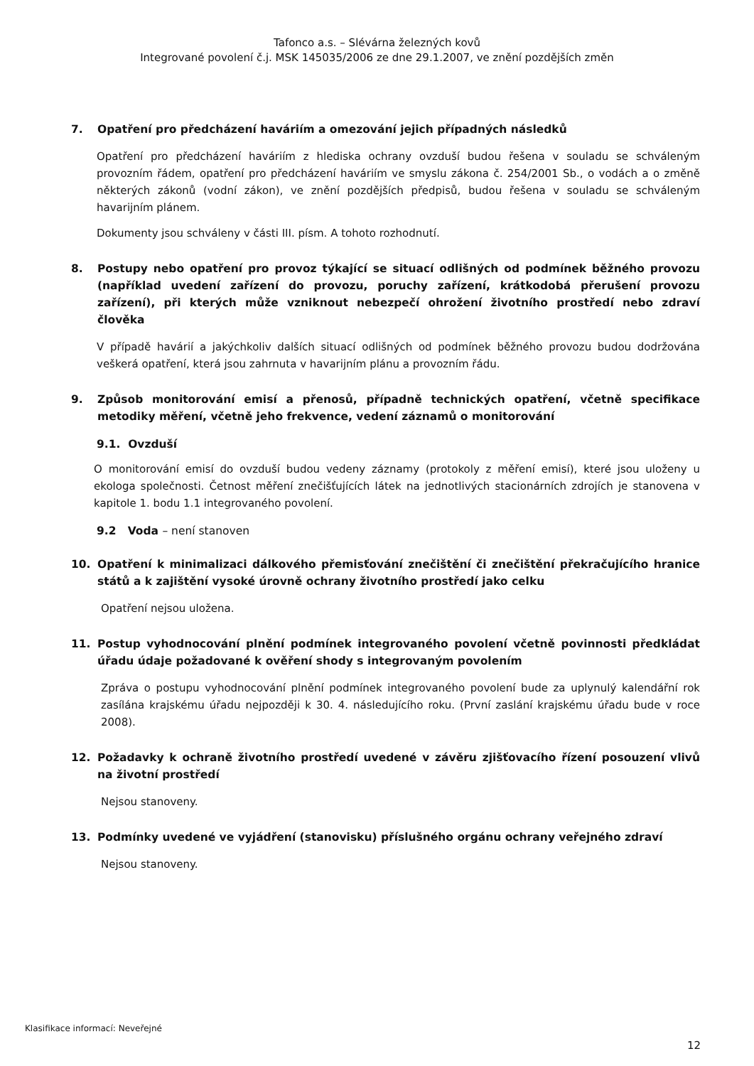Tafonco a.s. – Slévárna železných kovů
Integrované povolení č.j. MSK 145035/2006 ze dne 29.1.2007, ve znění pozdějších změn
7. Opatření pro předcházení haváriím a omezování jejich případných následků
Opatření pro předcházení haváriím z hlediska ochrany ovzduší budou řešena v souladu se schváleným provozním řádem, opatření pro předcházení haváriím ve smyslu zákona č. 254/2001 Sb., o vodách a o změně některých zákonů (vodní zákon), ve znění pozdějších předpisů, budou řešena v souladu se schváleným havarijním plánem.
Dokumenty jsou schváleny v části III. písm. A tohoto rozhodnutí.
8. Postupy nebo opatření pro provoz týkající se situací odlišných od podmínek běžného provozu (například uvedení zařízení do provozu, poruchy zařízení, krátkodobá přerušení provozu zařízení), při kterých může vzniknout nebezpečí ohrožení životního prostředí nebo zdraví člověka
V případě havárií a jakýchkoliv dalších situací odlišných od podmínek běžného provozu budou dodržována veškerá opatření, která jsou zahrnuta v havarijním plánu a provozním řádu.
9. Způsob monitorování emisí a přenosů, případně technických opatření, včetně specifikace metodiky měření, včetně jeho frekvence, vedení záznamů o monitorování
9.1. Ovzduší
O monitorování emisí do ovzduší budou vedeny záznamy (protokoly z měření emisí), které jsou uloženy u ekologa společnosti. Četnost měření znečišťujících látek na jednotlivých stacionárních zdrojích je stanovena v kapitole 1. bodu 1.1 integrovaného povolení.
9.2 Voda – není stanoven
10. Opatření k minimalizaci dálkového přemisťování znečištění či znečištění překračujícího hranice států a k zajištění vysoké úrovně ochrany životního prostředí jako celku
Opatření nejsou uložena.
11. Postup vyhodnocování plnění podmínek integrovaného povolení včetně povinnosti předkládat úřadu údaje požadované k ověření shody s integrovaným povolením
Zpráva o postupu vyhodnocování plnění podmínek integrovaného povolení bude za uplynulý kalendářní rok zasílána krajskému úřadu nejpozději k 30. 4. následujícího roku. (První zaslání krajskému úřadu bude v roce 2008).
12. Požadavky k ochraně životního prostředí uvedené v závěru zjišťovacího řízení posouzení vlivů na životní prostředí
Nejsou stanoveny.
13. Podmínky uvedené ve vyjádření (stanovisku) příslušného orgánu ochrany veřejného zdraví
Nejsou stanoveny.
Klasifikace informací: Neveřejné
12